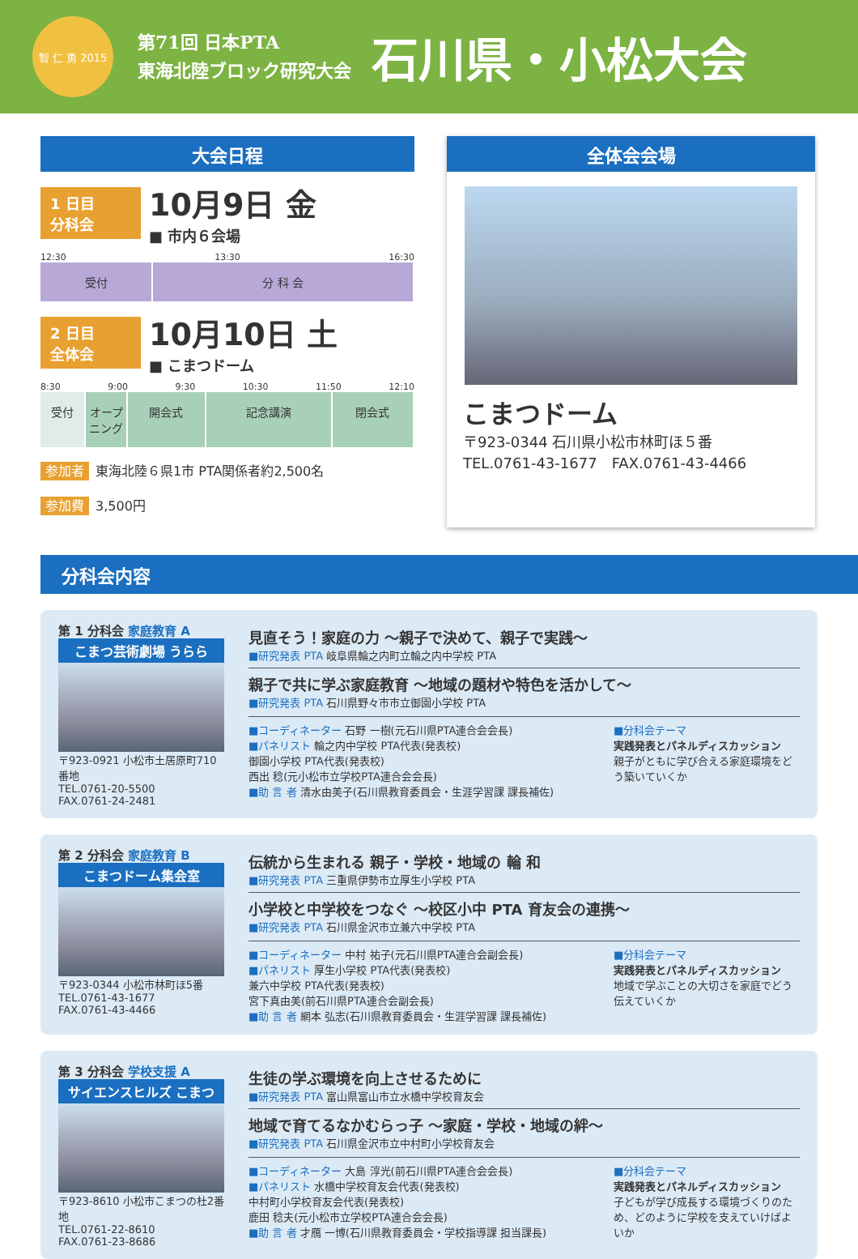智 仁 勇 2015
第71回 日本PTA
東海北陸ブロック研究大会
石川県・小松大会
大会日程
1 日目
分科会
10月9日 金
■ 市内６会場
12:30 13:30 16:30
受付 分 科 会
2 日目
全体会
10月10日 土
■ こまつドーム
8:30 9:00 9:30 10:30 11:50 12:10
受付 オープニング 開会式 記念講演 閉会式
参加者 東海北陸６県1市 PTA関係者約2,500名
参加費 3,500円
全体会会場
こまつドーム
〒923-0344 石川県小松市林町ほ５番
TEL.0761-43-1677　FAX.0761-43-4466
分科会内容
第 1 分科会 家庭教育 A
こまつ芸術劇場 うらら
〒923-0921 小松市土居原町710番地
TEL.0761-20-5500
FAX.0761-24-2481
見直そう！家庭の力 ～親子で決めて、親子で実践～
■研究発表 PTA 岐阜県輪之内町立輪之内中学校 PTA
親子で共に学ぶ家庭教育 ～地域の題材や特色を活かして～
■研究発表 PTA 石川県野々市市立御園小学校 PTA
■コーディネーター 石野 一樹(元石川県PTA連合会会長)
■パネリスト 輪之内中学校 PTA代表(発表校)
御園小学校 PTA代表(発表校)
西出 稔(元小松市立学校PTA連合会会長)
■助 言 者 清水由美子(石川県教育委員会・生涯学習課 課長補佐)
■分科会テーマ
実践発表とパネルディスカッション
親子がともに学び合える家庭環境をどう築いていくか
第 2 分科会 家庭教育 B
こまつドーム集会室
〒923-0344 小松市林町ほ5番
TEL.0761-43-1677
FAX.0761-43-4466
伝統から生まれる 親子・学校・地域の 輪 和
■研究発表 PTA 三重県伊勢市立厚生小学校 PTA
小学校と中学校をつなぐ ～校区小中 PTA 育友会の連携～
■研究発表 PTA 石川県金沢市立兼六中学校 PTA
■コーディネーター 中村 祐子(元石川県PTA連合会副会長)
■パネリスト 厚生小学校 PTA代表(発表校)
兼六中学校 PTA代表(発表校)
宮下真由美(前石川県PTA連合会副会長)
■助 言 者 網本 弘志(石川県教育委員会・生涯学習課 課長補佐)
■分科会テーマ
実践発表とパネルディスカッション
地域で学ぶことの大切さを家庭でどう伝えていくか
第 3 分科会 学校支援 A
サイエンスヒルズ こまつ
〒923-8610 小松市こまつの杜2番地
TEL.0761-22-8610
FAX.0761-23-8686
生徒の学ぶ環境を向上させるために
■研究発表 PTA 富山県富山市立水橋中学校育友会
地域で育てるなかむらっ子 ～家庭・学校・地域の絆～
■研究発表 PTA 石川県金沢市立中村町小学校育友会
■コーディネーター 大島 淳光(前石川県PTA連合会会長)
■パネリスト 水橋中学校育友会代表(発表校)
中村町小学校育友会代表(発表校)
鹿田 稔夫(元小松市立学校PTA連合会会長)
■助 言 者 才鴈 一博(石川県教育委員会・学校指導課 担当課長)
■分科会テーマ
実践発表とパネルディスカッション
子どもが学び成長する環境づくりのため、どのように学校を支えていけばよいか